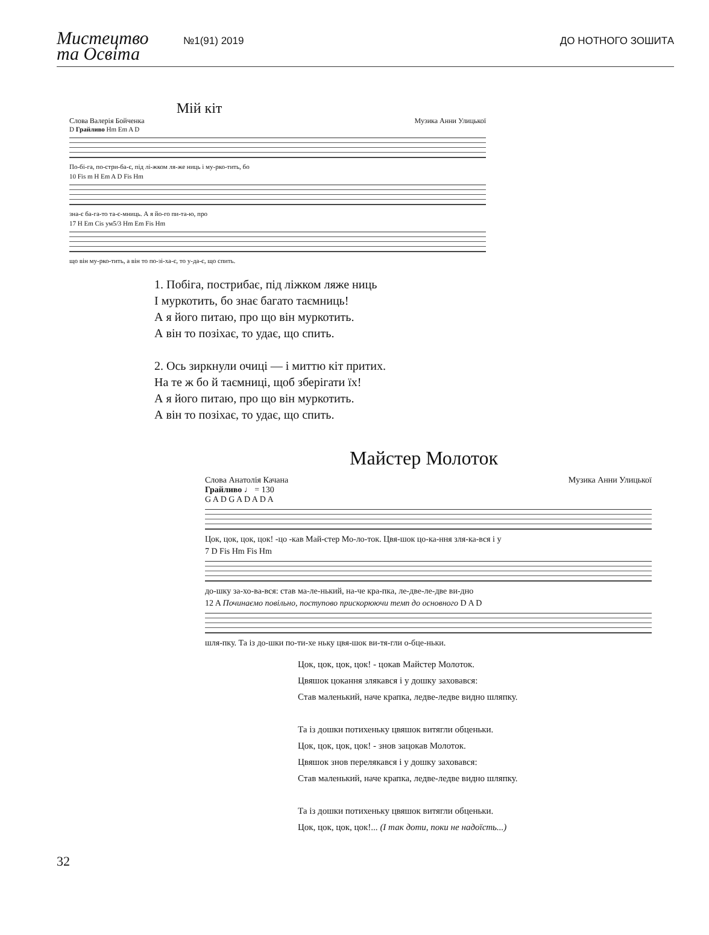Мистецтво
та Освіта
№1(91) 2019
ДО НОТНОГО ЗОШИТА
Мій кіт
Слова Валерія Бойченка Музика Анни Улицької
D Грайливо Hm Em A D
По-бі-га, по-стри-ба-є, під лі-жком ля-же ниць і му-рко-тить, бо
10 Fis m H Em A D Fis Hm
зна-є ба-га-то та-є-мниць. А я йо-го пи-та-ю, про
17 H Em Cis ум5/3 Hm Em Fis Hm
що він му-рко-тить, а він то по-зі-ха-є, то у-да-є, що спить.
1. Побіга, пострибає, під ліжком ляже ниць
І муркотить, бо знає багато таємниць!
А я його питаю, про що він муркотить.
А він то позіхає, то удає, що спить.
2. Ось зиркнули очиці — і миттю кіт притих.
На те ж бо й таємниці, щоб зберігати їх!
А я його питаю, про що він муркотить.
А він то позіхає, то удає, що спить.
Майстер Молоток
Слова Анатолія Качана Музика Анни Улицької
Грайливо ♩ = 130
G A D G A D A D A
Цок, цок, цок, цок! -цо -кав Май-стер Мо-ло-ток. Цвя-шок цо-ка-ння зля-ка-вся і у
7 D Fis Hm Fis Hm
до-шку за-хо-ва-вся: став ма-ле-нький, на-че кра-пка, ле-две-ле-две ви-дно
12 A Починаємо повільно, поступово прискорюючи темп до основного D A D
шля-пку. Та із до-шки по-ти-хе ньку цвя-шок ви-тя-гли о-бце-ньки.
Цок, цок, цок, цок! - цокав Майстер Молоток.
Цвяшок цокання злякався і у дошку заховався:
Став маленький, наче крапка, ледве-ледве видно шляпку.
Та із дошки потихеньку цвяшок витягли обценьки.
Цок, цок, цок, цок! - знов зацокав Молоток.
Цвяшок знов перелякався і у дошку заховався:
Став маленький, наче крапка, ледве-ледве видно шляпку.
Та із дошки потихеньку цвяшок витягли обценьки.
Цок, цок, цок, цок!... (І так доти, поки не надоїсть...)
32